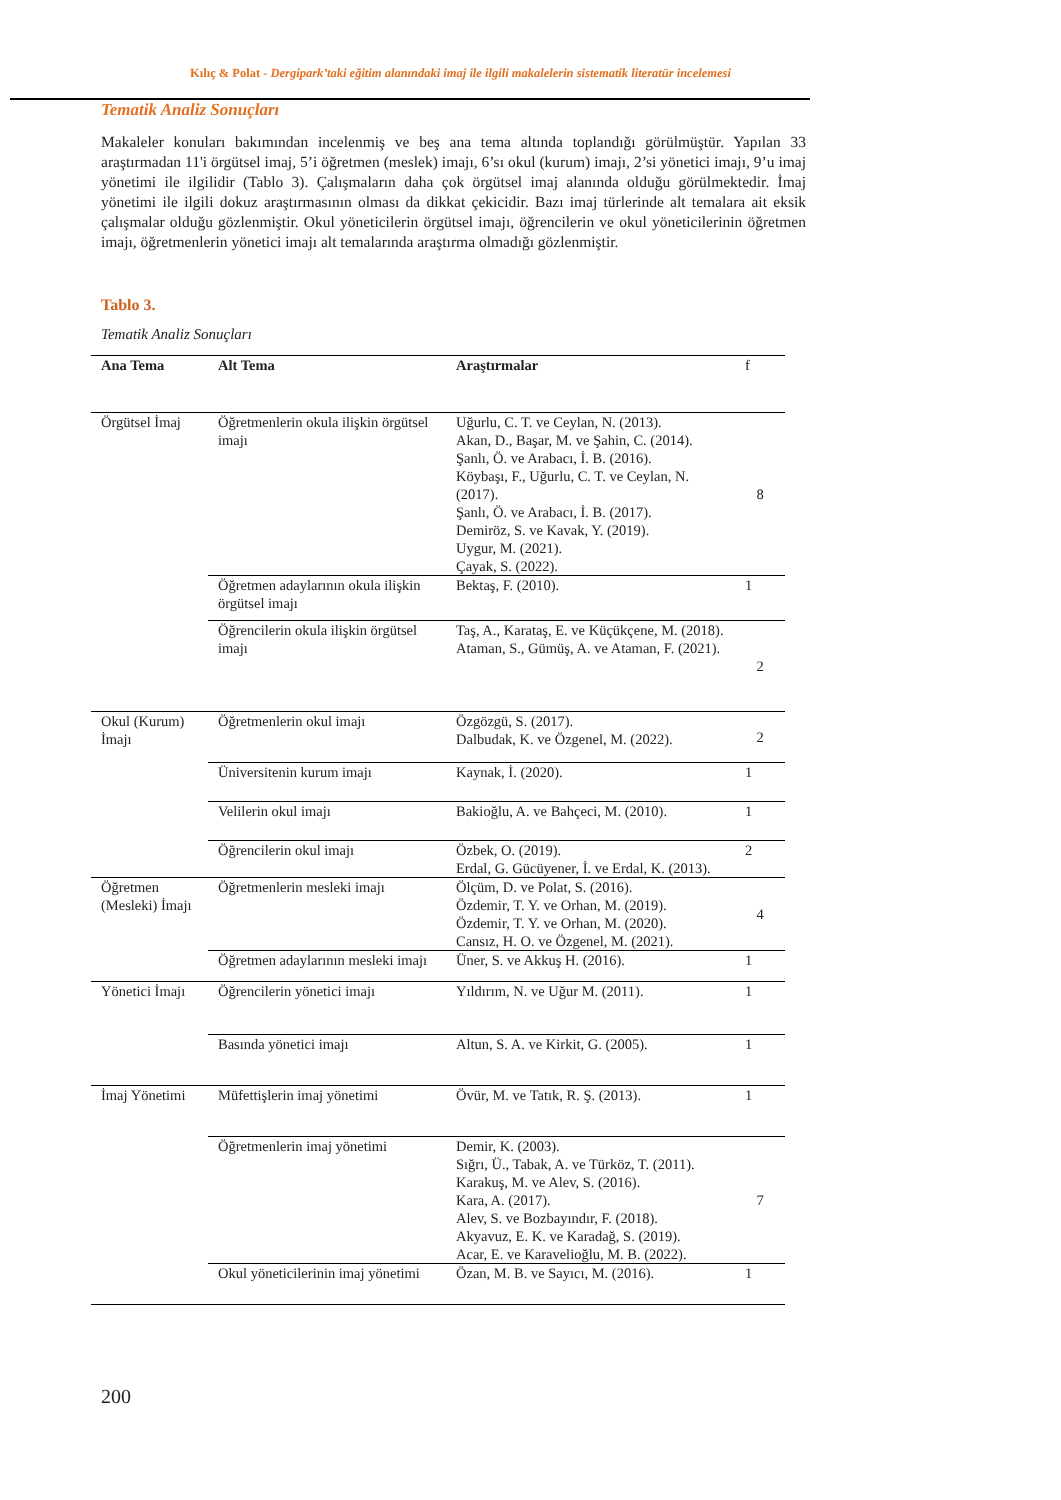Kılıç & Polat - Dergipark’taki eğitim alanındaki imaj ile ilgili makalelerin sistematik literatür incelemesi
Tematik Analiz Sonuçları
Makaleler konuları bakımından incelenmiş ve beş ana tema altında toplandığı görülmüştür. Yapılan 33 araştırmadan 11'i örgütsel imaj, 5’i öğretmen (meslek) imajı, 6’sı okul (kurum) imajı, 2’si yönetici imajı, 9’u imaj yönetimi ile ilgilidir (Tablo 3). Çalışmaların daha çok örgütsel imaj alanında olduğu görülmektedir. İmaj yönetimi ile ilgili dokuz araştırmasının olması da dikkat çekicidir. Bazı imaj türlerinde alt temalara ait eksik çalışmalar olduğu gözlenmiştir. Okul yöneticilerin örgütsel imajı, öğrencilerin ve okul yöneticilerinin öğretmen imajı, öğretmenlerin yönetici imajı alt temalarında araştırma olmadığı gözlenmiştir.
Tablo 3.
Tematik Analiz Sonuçları
| Ana Tema | Alt Tema | Araştırmalar | f |
| --- | --- | --- | --- |
| Örgütsel İmaj | Öğretmenlerin okula ilişkin örgütsel imajı | Uğurlu, C. T. ve Ceylan, N. (2013). Akan, D., Başar, M. ve Şahin, C. (2014). Şanlı, Ö. ve Arabacı, İ. B. (2016). Köybaşı, F., Uğurlu, C. T. ve Ceylan, N. (2017). Şanlı, Ö. ve Arabacı, İ. B. (2017). Demiröz, S. ve Kavak, Y. (2019). Uygur, M. (2021). Çayak, S. (2022). | 8 |
| | Öğretmen adaylarının okula ilişkin örgütsel imajı | Bektaş, F. (2010). | 1 |
| | Öğrencilerin okula ilişkin örgütsel imajı | Taş, A., Karataş, E. ve Küçükçene, M. (2018). Ataman, S., Gümüş, A. ve Ataman, F. (2021). | 2 |
| Okul (Kurum) İmajı | Öğretmenlerin okul imajı | Özgözgü, S. (2017). Dalbudak, K. ve Özgenel, M. (2022). | 2 |
| | Üniversitenin kurum imajı | Kaynak, İ. (2020). | 1 |
| | Velilerin okul imajı | Bakioğlu, A. ve Bahçeci, M. (2010). | 1 |
| | Öğrencilerin okul imajı | Özbek, O. (2019). Erdal, G. Gücüyener, İ. ve Erdal, K. (2013). | 2 |
| Öğretmen (Mesleki) İmajı | Öğretmenlerin mesleki imajı | Ölçüm, D. ve Polat, S. (2016). Özdemir, T. Y. ve Orhan, M. (2019). Özdemir, T. Y. ve Orhan, M. (2020). Cansız, H. O. ve Özgenel, M. (2021). | 4 |
| | Öğretmen adaylarının mesleki imajı | Üner, S. ve Akkuş H. (2016). | 1 |
| Yönetici İmajı | Öğrencilerin yönetici imajı | Yıldırım, N. ve Uğur M. (2011). | 1 |
| | Basında yönetici imajı | Altun, S. A. ve Kirkit, G. (2005). | 1 |
| İmaj Yönetimi | Müfettişlerin imaj yönetimi | Övür, M. ve Tatık, R. Ş. (2013). | 1 |
| | Öğretmenlerin imaj yönetimi | Demir, K. (2003). Sığrı, Ü., Tabak, A. ve Türköz, T. (2011). Karakuş, M. ve Alev, S. (2016). Kara, A. (2017). Alev, S. ve Bozbayındır, F. (2018). Akyavuz, E. K. ve Karadağ, S. (2019). Acar, E. ve Karavelioğlu, M. B. (2022). | 7 |
| | Okul yöneticilerinin imaj yönetimi | Özan, M. B. ve Sayıcı, M. (2016). | 1 |
200